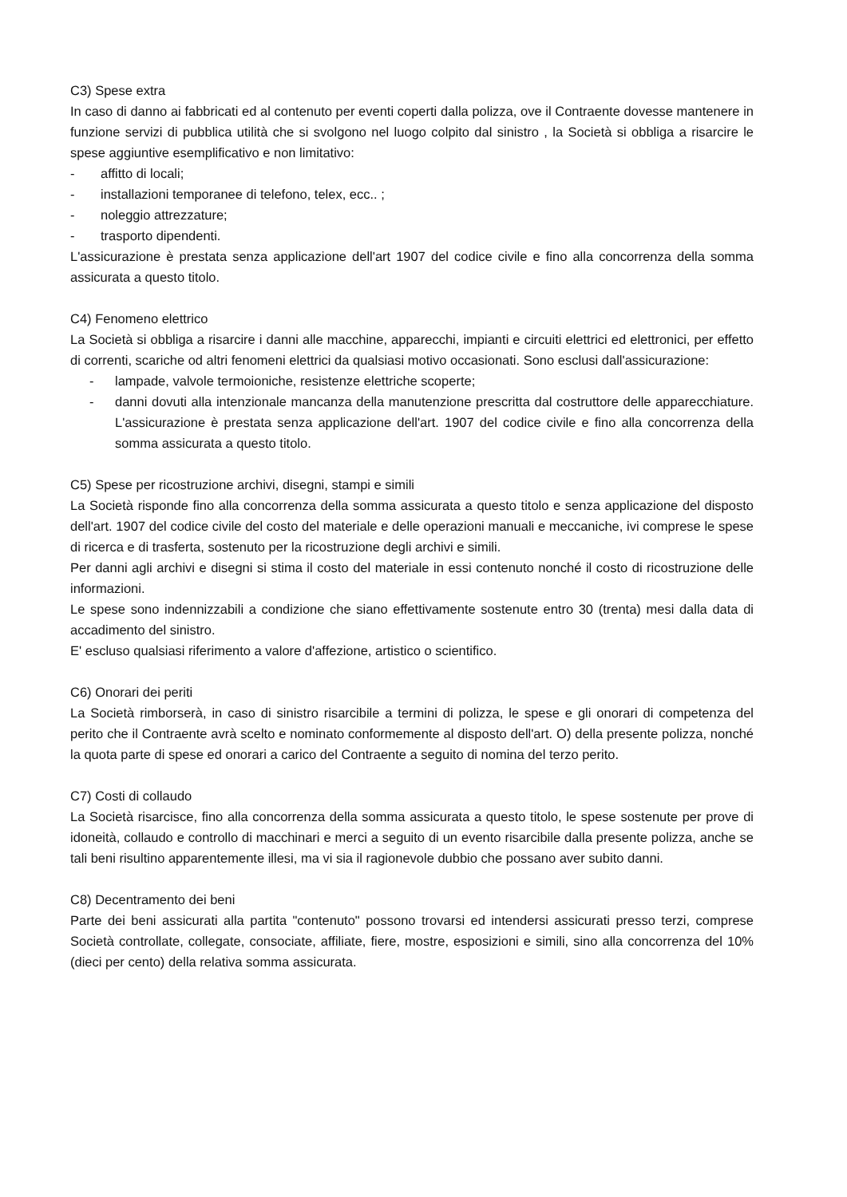C3) Spese extra
In caso di danno ai fabbricati ed al contenuto per eventi coperti dalla polizza, ove il Contraente dovesse mantenere in funzione servizi di pubblica utilità che si svolgono nel luogo colpito dal sinistro , la Società si obbliga a risarcire le spese aggiuntive esemplificativo e non limitativo:
- affitto di locali;
- installazioni temporanee di telefono, telex, ecc.. ;
- noleggio attrezzature;
- trasporto dipendenti.
L'assicurazione è prestata senza applicazione dell'art 1907 del codice civile e fino alla concorrenza della somma assicurata a questo titolo.
C4) Fenomeno elettrico
La Società si obbliga a risarcire i danni alle macchine, apparecchi, impianti e circuiti elettrici ed elettronici, per effetto di correnti, scariche od altri fenomeni elettrici da qualsiasi motivo occasionati. Sono esclusi dall'assicurazione:
- lampade, valvole termoioniche, resistenze elettriche scoperte;
- danni dovuti alla intenzionale mancanza della manutenzione prescritta dal costruttore delle apparecchiature. L'assicurazione è prestata senza applicazione dell'art. 1907 del codice civile e fino alla concorrenza della somma assicurata a questo titolo.
C5) Spese per ricostruzione archivi, disegni, stampi e simili
La Società risponde fino alla concorrenza della somma assicurata a questo titolo e senza applicazione del disposto dell'art. 1907 del codice civile del costo del materiale e delle operazioni manuali e meccaniche, ivi comprese le spese di ricerca e di trasferta, sostenuto per la ricostruzione degli archivi e simili.
Per danni agli archivi e disegni si stima il costo del materiale in essi contenuto nonché il costo di ricostruzione delle informazioni.
Le spese sono indennizzabili a condizione che siano effettivamente sostenute entro 30 (trenta) mesi dalla data di accadimento del sinistro.
E' escluso qualsiasi riferimento a valore d'affezione, artistico o scientifico.
C6) Onorari dei periti
La Società rimborserà, in caso di sinistro risarcibile a termini di polizza, le spese e gli onorari di competenza del perito che il Contraente avrà scelto e nominato conformemente al disposto dell'art. O) della presente polizza, nonché la quota parte di spese ed onorari a carico del Contraente a seguito di nomina del terzo perito.
C7) Costi di collaudo
La Società risarcisce, fino alla concorrenza della somma assicurata a questo titolo, le spese sostenute per prove di idoneità, collaudo e controllo di macchinari e merci a seguito di un evento risarcibile dalla presente polizza, anche se tali beni risultino apparentemente illesi, ma vi sia il ragionevole dubbio che possano aver subito danni.
C8) Decentramento dei beni
Parte dei beni assicurati alla partita "contenuto" possono trovarsi ed intendersi assicurati presso terzi, comprese Società controllate, collegate, consociate, affiliate, fiere, mostre, esposizioni e simili, sino alla concorrenza del 10% (dieci per cento) della relativa somma assicurata.